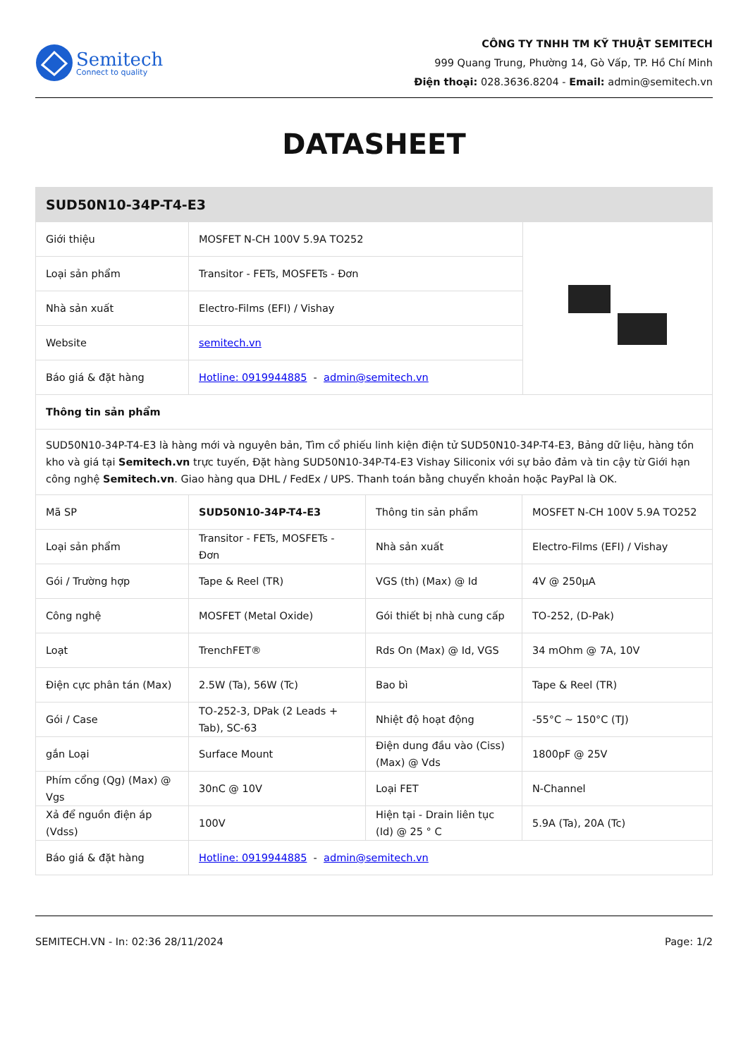Semitech
Connect to quality
CÔNG TY TNHH TM KỸ THUẬT SEMITECH
999 Quang Trung, Phường 14, Gò Vấp, TP. Hồ Chí Minh
Điện thoại: 028.3636.8204 - Email: admin@semitech.vn
DATASHEET
| SUD50N10-34P-T4-E3 | | | | |
| Giới thiệu | MOSFET N-CH 100V 5.9A TO252 | | | |
| Loại sản phẩm | Transitor - FETs, MOSFETs - Đơn | | | |
| Nhà sản xuất | Electro-Films (EFI) / Vishay | | | |
| Website | semitech.vn | | | |
| Báo giá & đặt hàng | Hotline: 0919944885 - admin@semitech.vn | | | |
| Thông tin sản phẩm | | | | |
| SUD50N10-34P-T4-E3 là hàng mới và nguyên bản, Tìm cổ phiếu linh kiện điện tử SUD50N10-34P-T4-E3, Bảng dữ liệu, hàng tồn kho và giá tại Semitech.vn trực tuyến, Đặt hàng SUD50N10-34P-T4-E3 Vishay Siliconix với sự bảo đảm và tin cậy từ Giới hạn công nghệ Semitech.vn . Giao hàng qua DHL / FedEx / UPS. Thanh toán bằng chuyển khoản hoặc PayPal là OK. | | | | |
| Mã SP | SUD50N10-34P-T4-E3 | Thông tin sản phẩm | MOSFET N-CH 100V 5.9A TO252 | |
| Loại sản phẩm | Transitor - FETs, MOSFETs - Đơn | Nhà sản xuất | Electro-Films (EFI) / Vishay | |
| Gói / Trường hợp | Tape & Reel (TR) | VGS (th) (Max) @ Id | 4V @ 250µA | |
| Công nghệ | MOSFET (Metal Oxide) | Gói thiết bị nhà cung cấp | TO-252, (D-Pak) | |
| Loạt | TrenchFET® | Rds On (Max) @ Id, VGS | 34 mOhm @ 7A, 10V | |
| Điện cực phân tán (Max) | 2.5W (Ta), 56W (Tc) | Bao bì | Tape & Reel (TR) | |
| Gói / Case | TO-252-3, DPak (2 Leads + Tab), SC-63 | Nhiệt độ hoạt động | -55°C ~ 150°C (TJ) | |
| gắn Loại | Surface Mount | Điện dung đầu vào (Ciss) (Max) @ Vds | 1800pF @ 25V | |
| Phím cổng (Qg) (Max) @ Vgs | 30nC @ 10V | Loại FET | N-Channel | |
| Xả để nguồn điện áp (Vdss) | 100V | Hiện tại - Drain liên tục (Id) @ 25 ° C | 5.9A (Ta), 20A (Tc) | |
| Báo giá & đặt hàng | Hotline: 0919944885 - admin@semitech.vn | | | |
SEMITECH.VN - In: 02:36 28/11/2024 Page: 1/2